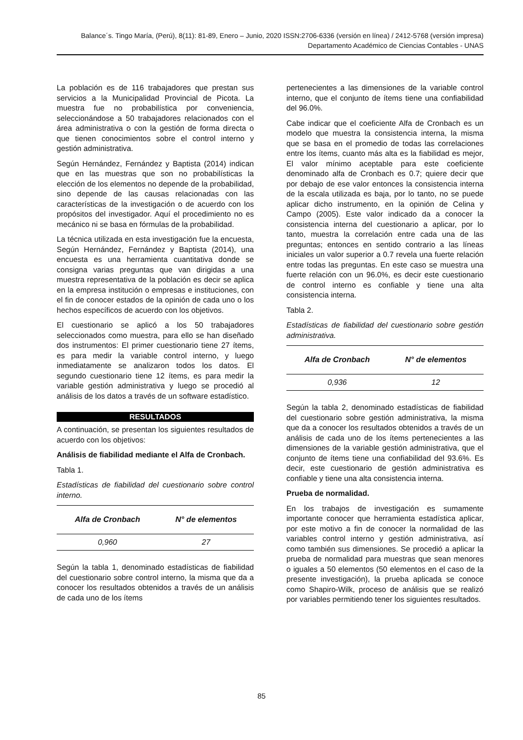Balance´s. Tingo María, (Perú), 8(11): 81-89, Enero – Junio, 2020 ISSN:2706-6336 (versión en línea) / 2412-5768 (versión impresa)
Departamento Académico de Ciencias Contables - UNAS
La población es de 116 trabajadores que prestan sus servicios a la Municipalidad Provincial de Picota. La muestra fue no probabilística por conveniencia, seleccionándose a 50 trabajadores relacionados con el área administrativa o con la gestión de forma directa o que tienen conocimientos sobre el control interno y gestión administrativa.
Según Hernández, Fernández y Baptista (2014) indican que en las muestras que son no probabilísticas la elección de los elementos no depende de la probabilidad, sino depende de las causas relacionadas con las características de la investigación o de acuerdo con los propósitos del investigador. Aquí el procedimiento no es mecánico ni se basa en fórmulas de la probabilidad.
La técnica utilizada en esta investigación fue la encuesta, Según Hernández, Fernández y Baptista (2014), una encuesta es una herramienta cuantitativa donde se consigna varias preguntas que van dirigidas a una muestra representativa de la población es decir se aplica en la empresa institución o empresas e instituciones, con el fin de conocer estados de la opinión de cada uno o los hechos específicos de acuerdo con los objetivos.
El cuestionario se aplicó a los 50 trabajadores seleccionados como muestra, para ello se han diseñado dos instrumentos: El primer cuestionario tiene 27 ítems, es para medir la variable control interno, y luego inmediatamente se analizaron todos los datos. El segundo cuestionario tiene 12 ítems, es para medir la variable gestión administrativa y luego se procedió al análisis de los datos a través de un software estadístico.
RESULTADOS
A continuación, se presentan los siguientes resultados de acuerdo con los objetivos:
Análisis de fiabilidad mediante el Alfa de Cronbach.
Tabla 1.
Estadísticas de fiabilidad del cuestionario sobre control interno.
| Alfa de Cronbach | N° de elementos |
| --- | --- |
| 0,960 | 27 |
Según la tabla 1, denominado estadísticas de fiabilidad del cuestionario sobre control interno, la misma que da a conocer los resultados obtenidos a través de un análisis de cada uno de los ítems
pertenecientes a las dimensiones de la variable control interno, que el conjunto de ítems tiene una confiabilidad del 96.0%.
Cabe indicar que el coeficiente Alfa de Cronbach es un modelo que muestra la consistencia interna, la misma que se basa en el promedio de todas las correlaciones entre los ítems, cuanto más alta es la fiabilidad es mejor, El valor mínimo aceptable para este coeficiente denominado alfa de Cronbach es 0.7; quiere decir que por debajo de ese valor entonces la consistencia interna de la escala utilizada es baja, por lo tanto, no se puede aplicar dicho instrumento, en la opinión de Celina y Campo (2005). Este valor indicado da a conocer la consistencia interna del cuestionario a aplicar, por lo tanto, muestra la correlación entre cada una de las preguntas; entonces en sentido contrario a las líneas iniciales un valor superior a 0.7 revela una fuerte relación entre todas las preguntas. En este caso se muestra una fuerte relación con un 96.0%, es decir este cuestionario de control interno es confiable y tiene una alta consistencia interna.
Tabla 2.
Estadísticas de fiabilidad del cuestionario sobre gestión administrativa.
| Alfa de Cronbach | N° de elementos |
| --- | --- |
| 0,936 | 12 |
Según la tabla 2, denominado estadísticas de fiabilidad del cuestionario sobre gestión administrativa, la misma que da a conocer los resultados obtenidos a través de un análisis de cada uno de los ítems pertenecientes a las dimensiones de la variable gestión administrativa, que el conjunto de ítems tiene una confiabilidad del 93.6%. Es decir, este cuestionario de gestión administrativa es confiable y tiene una alta consistencia interna.
Prueba de normalidad.
En los trabajos de investigación es sumamente importante conocer que herramienta estadística aplicar, por este motivo a fin de conocer la normalidad de las variables control interno y gestión administrativa, así como también sus dimensiones. Se procedió a aplicar la prueba de normalidad para muestras que sean menores o iguales a 50 elementos (50 elementos en el caso de la presente investigación), la prueba aplicada se conoce como Shapiro-Wilk, proceso de análisis que se realizó por variables permitiendo tener los siguientes resultados.
85